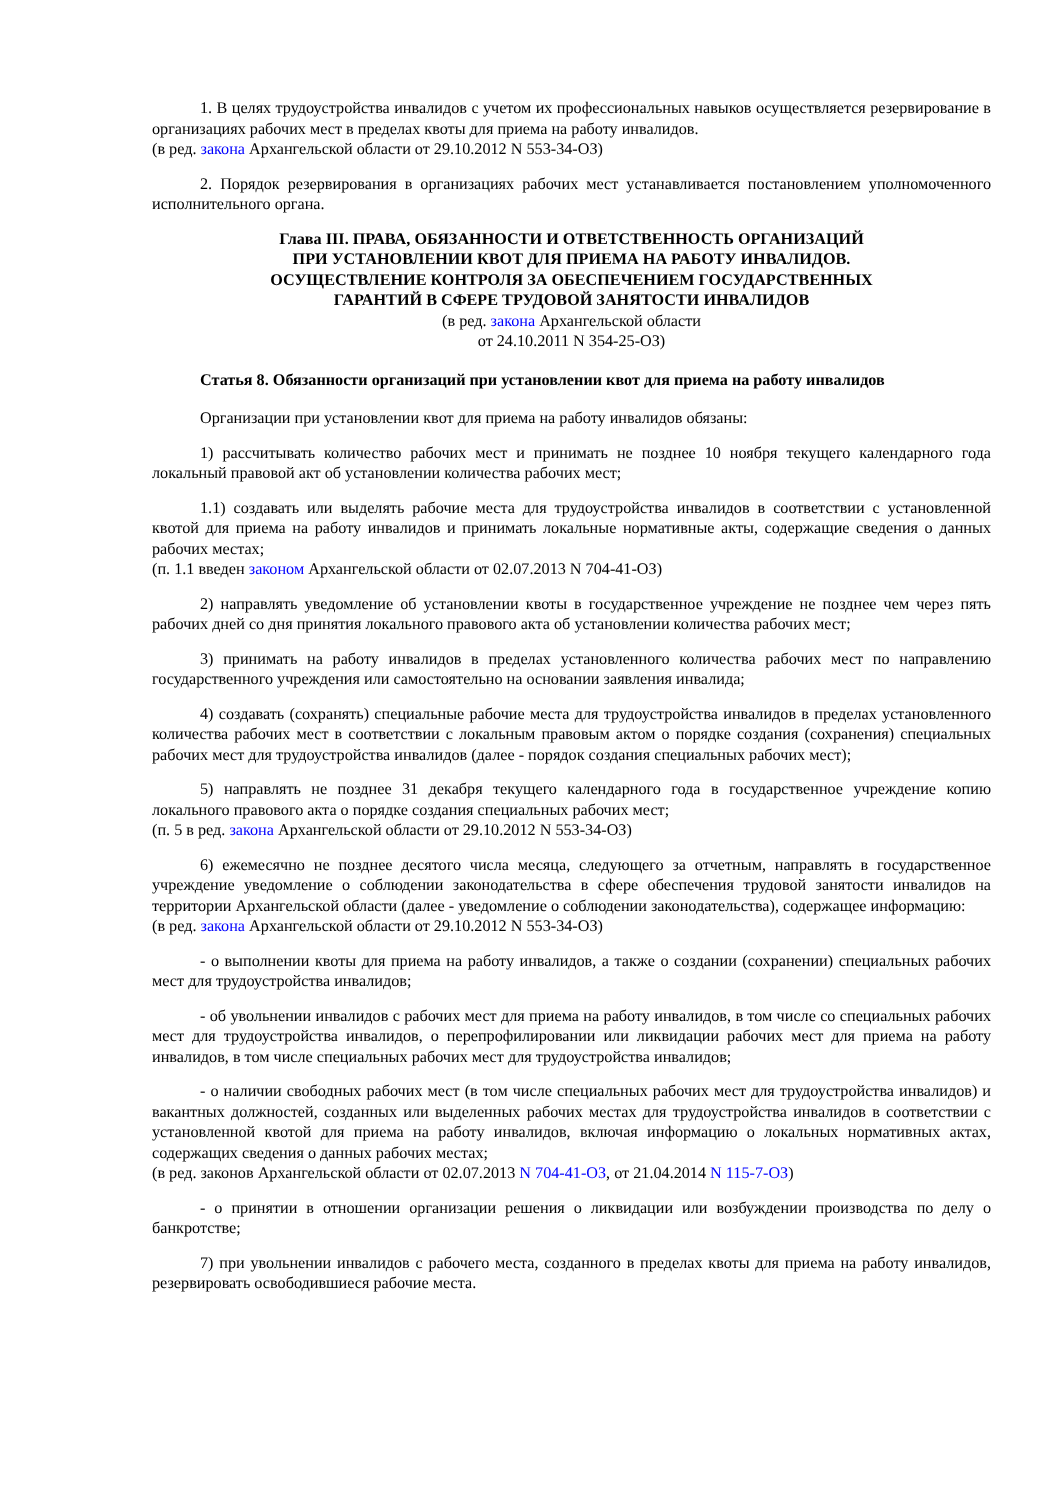1. В целях трудоустройства инвалидов с учетом их профессиональных навыков осуществляется резервирование в организациях рабочих мест в пределах квоты для приема на работу инвалидов.
(в ред. закона Архангельской области от 29.10.2012 N 553-34-ОЗ)
2. Порядок резервирования в организациях рабочих мест устанавливается постановлением уполномоченного исполнительного органа.
Глава III. ПРАВА, ОБЯЗАННОСТИ И ОТВЕТСТВЕННОСТЬ ОРГАНИЗАЦИЙ
ПРИ УСТАНОВЛЕНИИ КВОТ ДЛЯ ПРИЕМА НА РАБОТУ ИНВАЛИДОВ.
ОСУЩЕСТВЛЕНИЕ КОНТРОЛЯ ЗА ОБЕСПЕЧЕНИЕМ ГОСУДАРСТВЕННЫХ
ГАРАНТИЙ В СФЕРЕ ТРУДОВОЙ ЗАНЯТОСТИ ИНВАЛИДОВ
(в ред. закона Архангельской области
от 24.10.2011 N 354-25-ОЗ)
Статья 8. Обязанности организаций при установлении квот для приема на работу инвалидов
Организации при установлении квот для приема на работу инвалидов обязаны:
1) рассчитывать количество рабочих мест и принимать не позднее 10 ноября текущего календарного года локальный правовой акт об установлении количества рабочих мест;
1.1) создавать или выделять рабочие места для трудоустройства инвалидов в соответствии с установленной квотой для приема на работу инвалидов и принимать локальные нормативные акты, содержащие сведения о данных рабочих местах;
(п. 1.1 введен законом Архангельской области от 02.07.2013 N 704-41-ОЗ)
2) направлять уведомление об установлении квоты в государственное учреждение не позднее чем через пять рабочих дней со дня принятия локального правового акта об установлении количества рабочих мест;
3) принимать на работу инвалидов в пределах установленного количества рабочих мест по направлению государственного учреждения или самостоятельно на основании заявления инвалида;
4) создавать (сохранять) специальные рабочие места для трудоустройства инвалидов в пределах установленного количества рабочих мест в соответствии с локальным правовым актом о порядке создания (сохранения) специальных рабочих мест для трудоустройства инвалидов (далее - порядок создания специальных рабочих мест);
5) направлять не позднее 31 декабря текущего календарного года в государственное учреждение копию локального правового акта о порядке создания специальных рабочих мест;
(п. 5 в ред. закона Архангельской области от 29.10.2012 N 553-34-ОЗ)
6) ежемесячно не позднее десятого числа месяца, следующего за отчетным, направлять в государственное учреждение уведомление о соблюдении законодательства в сфере обеспечения трудовой занятости инвалидов на территории Архангельской области (далее - уведомление о соблюдении законодательства), содержащее информацию:
(в ред. закона Архангельской области от 29.10.2012 N 553-34-ОЗ)
- о выполнении квоты для приема на работу инвалидов, а также о создании (сохранении) специальных рабочих мест для трудоустройства инвалидов;
- об увольнении инвалидов с рабочих мест для приема на работу инвалидов, в том числе со специальных рабочих мест для трудоустройства инвалидов, о перепрофилировании или ликвидации рабочих мест для приема на работу инвалидов, в том числе специальных рабочих мест для трудоустройства инвалидов;
- о наличии свободных рабочих мест (в том числе специальных рабочих мест для трудоустройства инвалидов) и вакантных должностей, созданных или выделенных рабочих местах для трудоустройства инвалидов в соответствии с установленной квотой для приема на работу инвалидов, включая информацию о локальных нормативных актах, содержащих сведения о данных рабочих местах;
(в ред. законов Архангельской области от 02.07.2013 N 704-41-ОЗ, от 21.04.2014 N 115-7-ОЗ)
- о принятии в отношении организации решения о ликвидации или возбуждении производства по делу о банкротстве;
7) при увольнении инвалидов с рабочего места, созданного в пределах квоты для приема на работу инвалидов, резервировать освободившиеся рабочие места.